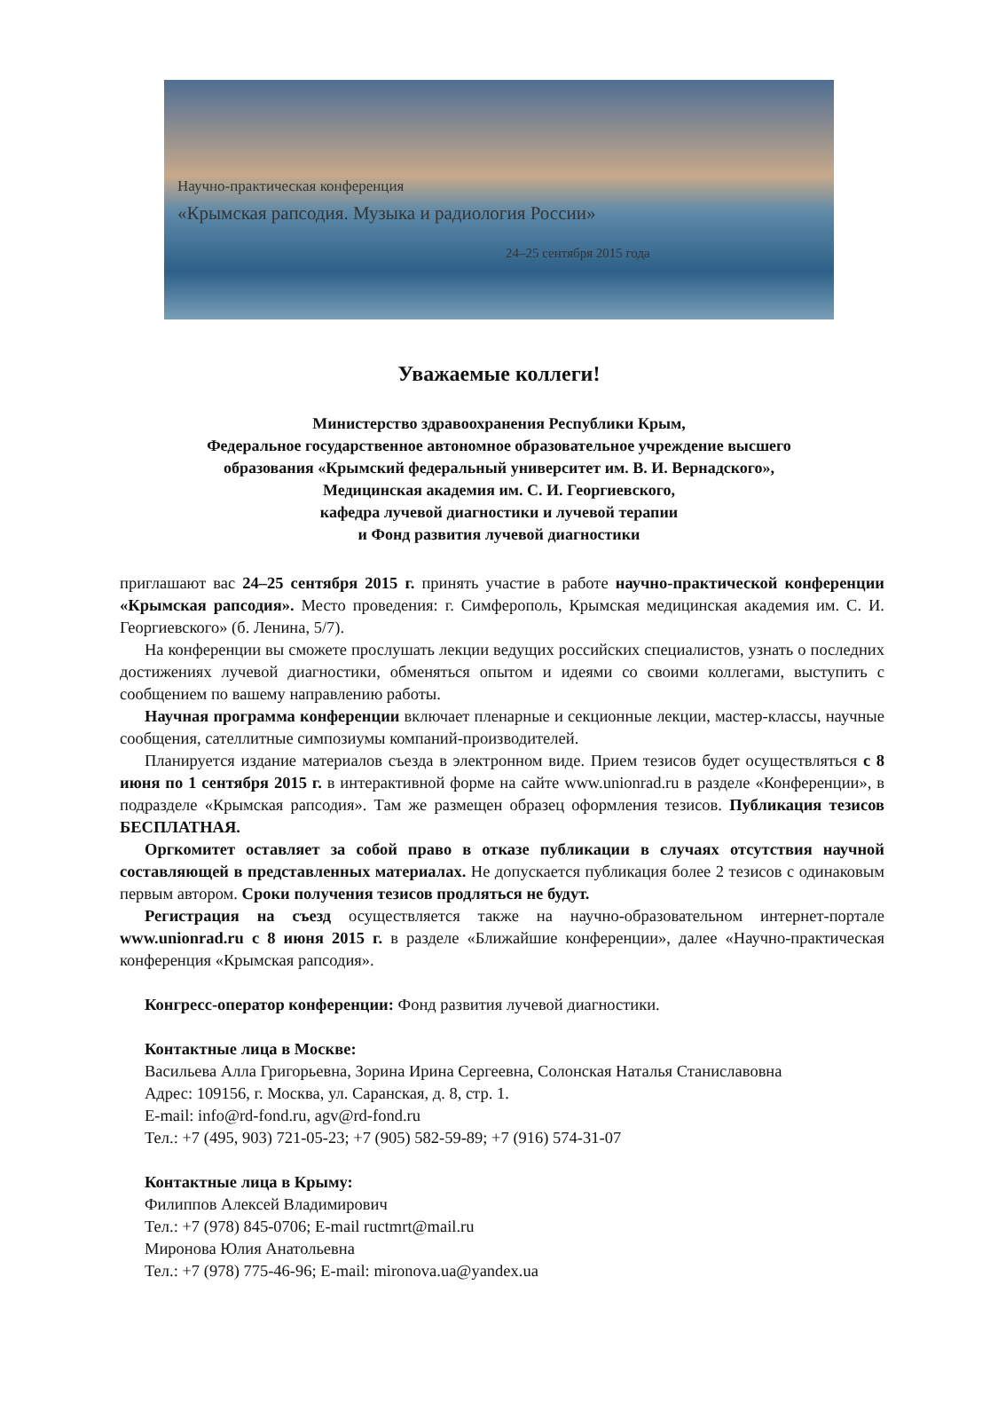Научно-практическая конференция
«Крымская рапсодия. Музыка и радиология России»
24–25 сентября 2015 года
Уважаемые коллеги!
Министерство здравоохранения Республики Крым,
Федеральное государственное автономное образовательное учреждение высшего
образования «Крымский федеральный университет им. В. И. Вернадского»,
Медицинская академия им. С. И. Георгиевского,
кафедра лучевой диагностики и лучевой терапии
и Фонд развития лучевой диагностики
приглашают вас 24–25 сентября 2015 г. принять участие в работе научно-практической конференции «Крымская рапсодия». Место проведения: г. Симферополь, Крымская медицинская академия им. С. И. Георгиевского» (б. Ленина, 5/7).
На конференции вы сможете прослушать лекции ведущих российских специалистов, узнать о последних достижениях лучевой диагностики, обменяться опытом и идеями со своими коллегами, выступить с сообщением по вашему направлению работы.
Научная программа конференции включает пленарные и секционные лекции, мастер-классы, научные сообщения, сателлитные симпозиумы компаний-производителей.
Планируется издание материалов съезда в электронном виде. Прием тезисов будет осуществляться с 8 июня по 1 сентября 2015 г. в интерактивной форме на сайте www.unionrad.ru в разделе «Конференции», в подразделе «Крымская рапсодия». Там же размещен образец оформления тезисов. Публикация тезисов БЕСПЛАТНАЯ.
Оргкомитет оставляет за собой право в отказе публикации в случаях отсутствия научной составляющей в представленных материалах. Не допускается публикация более 2 тезисов с одинаковым первым автором. Сроки получения тезисов продляться не будут.
Регистрация на съезд осуществляется также на научно-образовательном интернет-портале www.unionrad.ru с 8 июня 2015 г. в разделе «Ближайшие конференции», далее «Научно-практическая конференция «Крымская рапсодия».
Конгресс-оператор конференции: Фонд развития лучевой диагностики.
Контактные лица в Москве:
Васильева Алла Григорьевна, Зорина Ирина Сергеевна, Солонская Наталья Станиславовна
Адрес: 109156, г. Москва, ул. Саранская, д. 8, стр. 1.
E-mail: info@rd-fond.ru, agv@rd-fond.ru
Тел.: +7 (495, 903) 721-05-23; +7 (905) 582-59-89; +7 (916) 574-31-07
Контактные лица в Крыму:
Филиппов Алексей Владимирович
Тел.: +7 (978) 845-0706; E-mail ructmrt@mail.ru
Миронова Юлия Анатольевна
Тел.: +7 (978) 775-46-96; E-mail: mironova.ua@yandex.ua